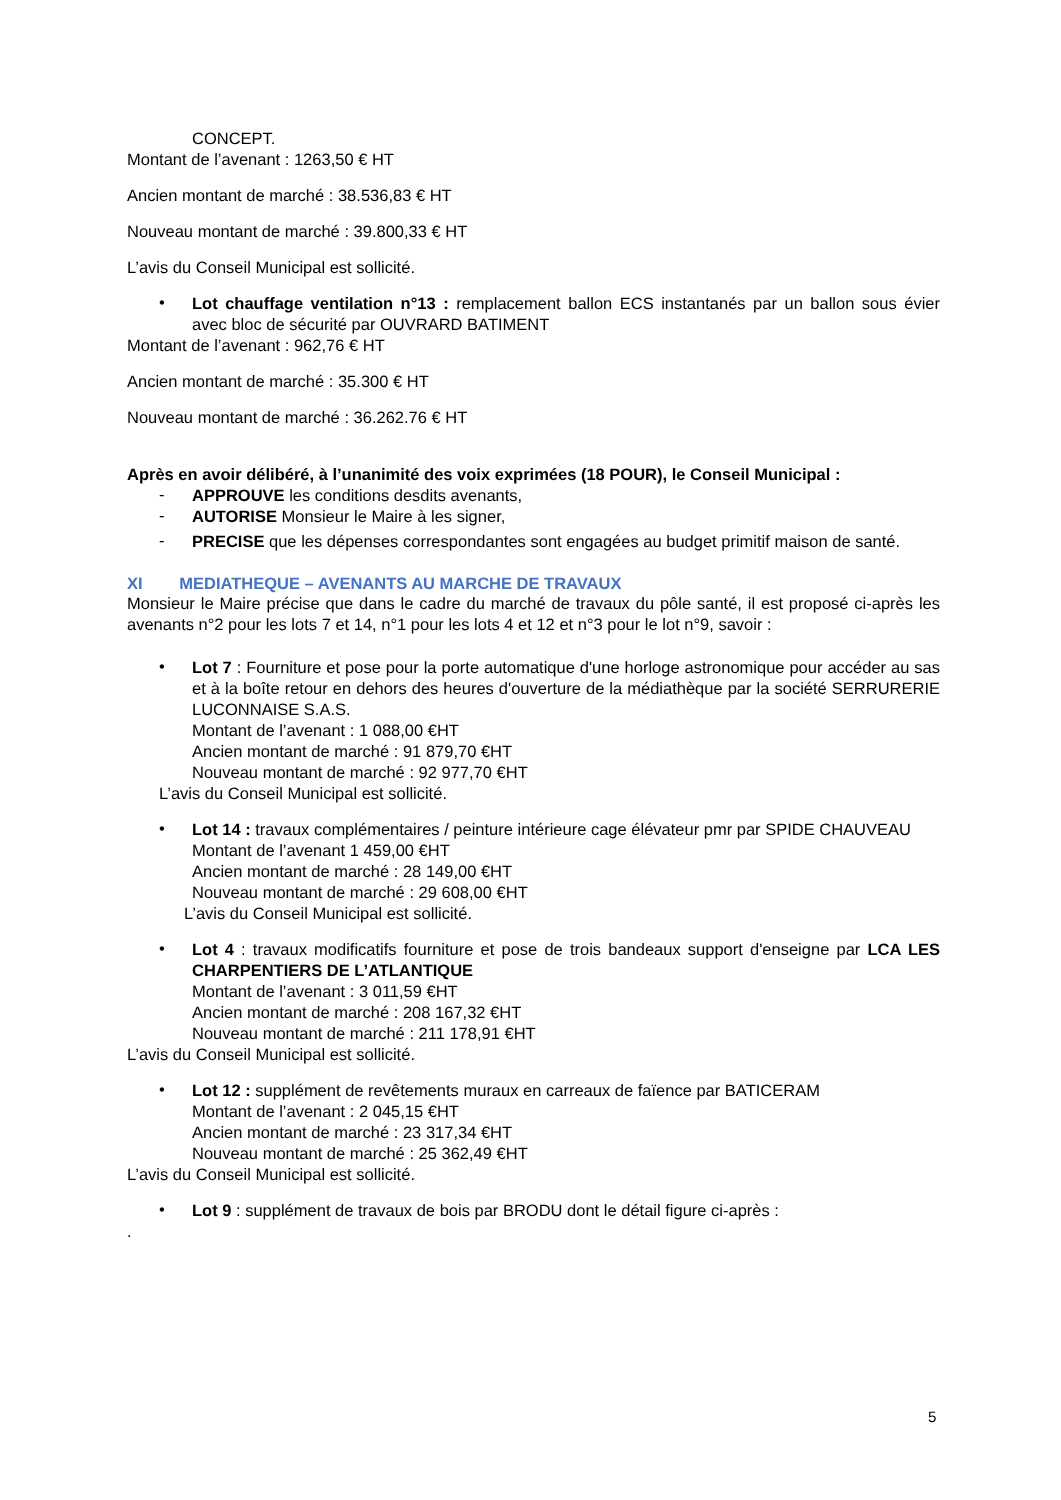CONCEPT.
Montant de l’avenant : 1263,50 € HT
Ancien montant de marché : 38.536,83 € HT
Nouveau montant de marché : 39.800,33 € HT
L’avis du Conseil Municipal est sollicité.
• Lot chauffage ventilation n°13 : remplacement ballon ECS instantanés par un ballon sous évier avec bloc de sécurité par OUVRARD BATIMENT
Montant de l’avenant : 962,76 € HT
Ancien montant de marché : 35.300 € HT
Nouveau montant de marché : 36.262.76 € HT
Après en avoir délibéré, à l’unanimité des voix exprimées (18 POUR), le Conseil Municipal :
- APPROUVE les conditions desdits avenants,
- AUTORISE Monsieur le Maire à les signer,
- PRECISE que les dépenses correspondantes sont engagées au budget primitif maison de santé.
XI MEDIATHEQUE – AVENANTS AU MARCHE DE TRAVAUX
Monsieur le Maire précise que dans le cadre du marché de travaux du pôle santé, il est proposé ci-après les avenants n°2 pour les lots 7 et 14, n°1 pour les lots 4 et 12 et n°3 pour le lot n°9, savoir :
• Lot 7 : Fourniture et pose pour la porte automatique d'une horloge astronomique pour accéder au sas et à la boîte retour en dehors des heures d'ouverture de la médiathèque par la société SERRURERIE LUCONNAISE S.A.S.
Montant de l’avenant : 1 088,00 €HT
Ancien montant de marché : 91 879,70 €HT
Nouveau montant de marché : 92 977,70 €HT
L’avis du Conseil Municipal est sollicité.
• Lot 14 : travaux complémentaires / peinture intérieure cage élévateur pmr par SPIDE CHAUVEAU
Montant de l’avenant 1 459,00 €HT
Ancien montant de marché : 28 149,00 €HT
Nouveau montant de marché : 29 608,00 €HT
L’avis du Conseil Municipal est sollicité.
• Lot 4 : travaux modificatifs fourniture et pose de trois bandeaux support d'enseigne par LCA LES CHARPENTIERS DE L’ATLANTIQUE
Montant de l’avenant : 3 011,59 €HT
Ancien montant de marché : 208 167,32 €HT
Nouveau montant de marché : 211 178,91 €HT
L’avis du Conseil Municipal est sollicité.
• Lot 12 : supplément de revêtements muraux en carreaux de faïence par BATICERAM
Montant de l’avenant : 2 045,15 €HT
Ancien montant de marché : 23 317,34 €HT
Nouveau montant de marché : 25 362,49 €HT
L’avis du Conseil Municipal est sollicité.
• Lot 9 : supplément de travaux de bois par BRODU dont le détail figure ci-après :
.
5